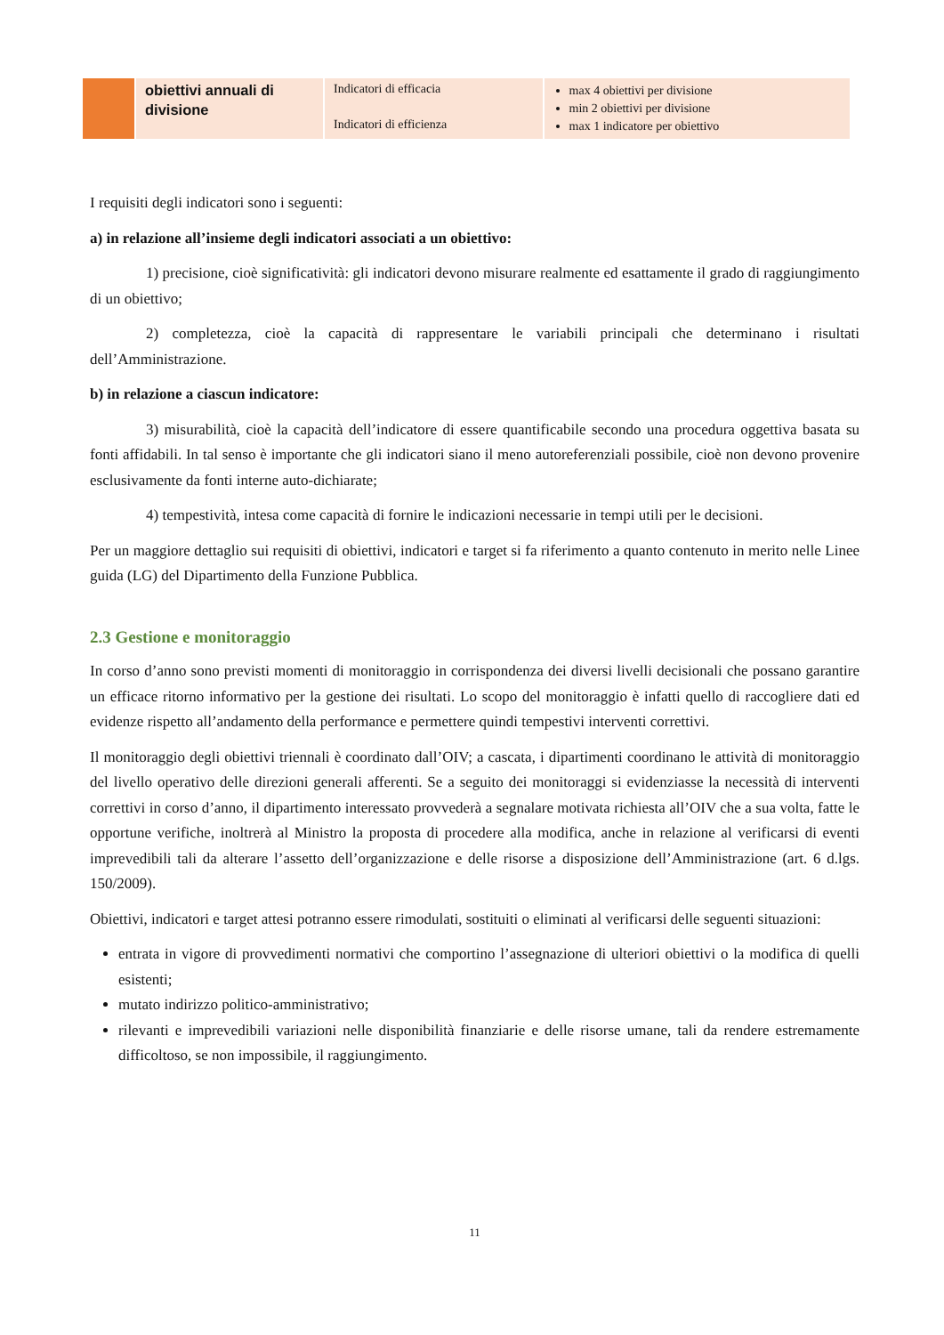| | obiettivi annuali di divisione | Indicatori di efficacia Indicatori di efficienza | max 4 obiettivi per divisione min 2 obiettivi per divisione max 1 indicatore per obiettivo |
I requisiti degli indicatori sono i seguenti:
a) in relazione all’insieme degli indicatori associati a un obiettivo:
1) precisione, cioè significatività: gli indicatori devono misurare realmente ed esattamente il grado di raggiungimento di un obiettivo;
2) completezza, cioè la capacità di rappresentare le variabili principali che determinano i risultati dell’Amministrazione.
b) in relazione a ciascun indicatore:
3) misurabilità, cioè la capacità dell’indicatore di essere quantificabile secondo una procedura oggettiva basata su fonti affidabili. In tal senso è importante che gli indicatori siano il meno autoreferenziali possibile, cioè non devono provenire esclusivamente da fonti interne auto-dichiarate;
4) tempestività, intesa come capacità di fornire le indicazioni necessarie in tempi utili per le decisioni.
Per un maggiore dettaglio sui requisiti di obiettivi, indicatori e target si fa riferimento a quanto contenuto in merito nelle Linee guida (LG) del Dipartimento della Funzione Pubblica.
2.3 Gestione e monitoraggio
In corso d’anno sono previsti momenti di monitoraggio in corrispondenza dei diversi livelli decisionali che possano garantire un efficace ritorno informativo per la gestione dei risultati. Lo scopo del monitoraggio è infatti quello di raccogliere dati ed evidenze rispetto all’andamento della performance e permettere quindi tempestivi interventi correttivi.
Il monitoraggio degli obiettivi triennali è coordinato dall’OIV; a cascata, i dipartimenti coordinano le attività di monitoraggio del livello operativo delle direzioni generali afferenti. Se a seguito dei monitoraggi si evidenziasse la necessità di interventi correttivi in corso d’anno, il dipartimento interessato provvederà a segnalare motivata richiesta all’OIV che a sua volta, fatte le opportune verifiche, inoltrerà al Ministro la proposta di procedere alla modifica, anche in relazione al verificarsi di eventi imprevedibili tali da alterare l’assetto dell’organizzazione e delle risorse a disposizione dell’Amministrazione (art. 6 d.lgs. 150/2009).
Obiettivi, indicatori e target attesi potranno essere rimodulati, sostituiti o eliminati al verificarsi delle seguenti situazioni:
entrata in vigore di provvedimenti normativi che comportino l’assegnazione di ulteriori obiettivi o la modifica di quelli esistenti;
mutato indirizzo politico-amministrativo;
rilevanti e imprevedibili variazioni nelle disponibilità finanziarie e delle risorse umane, tali da rendere estremamente difficoltoso, se non impossibile, il raggiungimento.
11